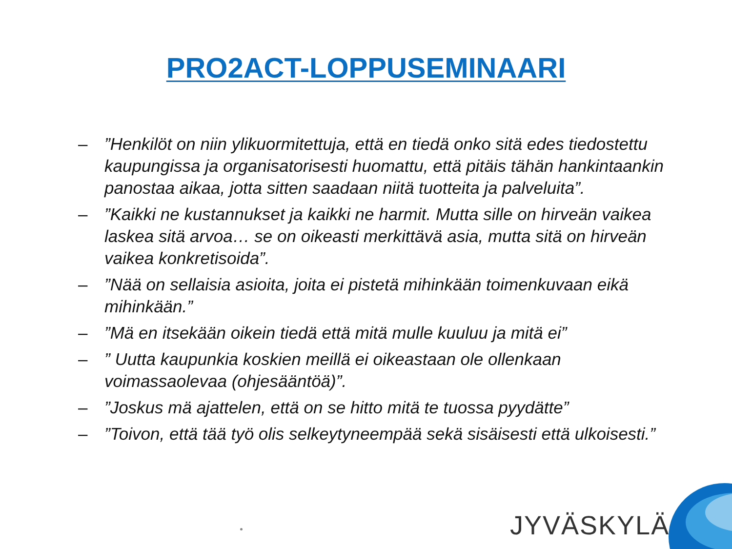PRO2ACT-LOPPUSEMINAARI
–”Henkilöt on niin ylikuormitettuja, että en tiedä onko sitä edes tiedostettu kaupungissa ja organisatorisesti huomattu, että pitäis tähän hankintaankin panostaa aikaa, jotta sitten saadaan niitä tuotteita ja palveluita”.
–”Kaikki ne kustannukset ja kaikki ne harmit. Mutta sille on hirveän vaikea laskea sitä arvoa… se on oikeasti merkittävä asia, mutta sitä on hirveän vaikea konkretisoida”.
–”Nää on sellaisia asioita, joita ei pistetä mihinkään toimenkuvaan eikä mihinkään.”
–”Mä en itsekään oikein tiedä että mitä mulle kuuluu ja mitä ei”
–” Uutta kaupunkia koskien meillä ei oikeastaan ole ollenkaan voimassaolevaa (ohjesääntöä)”.
–”Joskus mä ajattelen, että on se hitto mitä te tuossa pyydätte”
–”Toivon, että tää työ olis selkeytyneempää sekä sisäisesti että ulkoisesti.”
JYVÄSKYLÄ